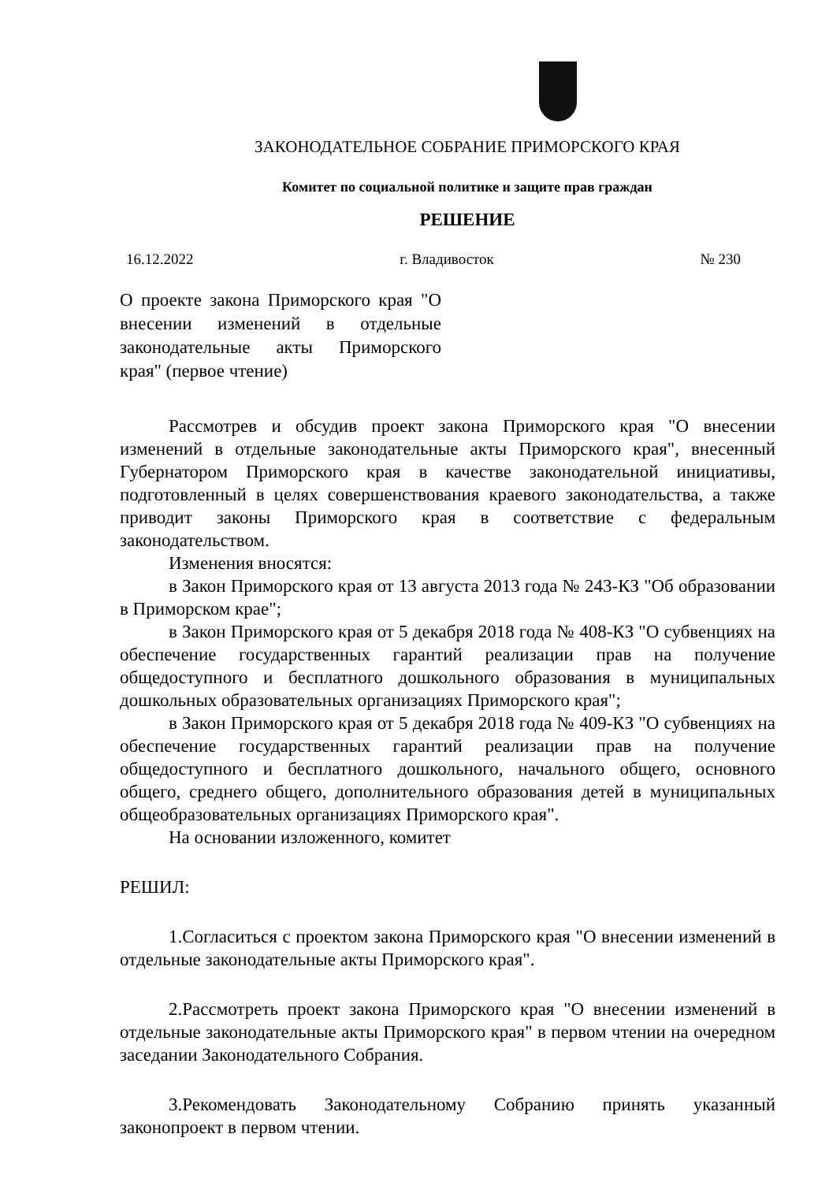ЗАКОНОДАТЕЛЬНОЕ СОБРАНИЕ ПРИМОРСКОГО КРАЯ
Комитет по социальной политике и защите прав граждан
РЕШЕНИЕ
16.12.2022 г. Владивосток № 230
О проекте закона Приморского края "О внесении изменений в отдельные законодательные акты Приморского края" (первое чтение)
Рассмотрев и обсудив проект закона Приморского края "О внесении изменений в отдельные законодательные акты Приморского края", внесенный Губернатором Приморского края в качестве законодательной инициативы, подготовленный в целях совершенствования краевого законодательства, а также приводит законы Приморского края в соответствие с федеральным законодательством.
Изменения вносятся:
в Закон Приморского края от 13 августа 2013 года № 243-КЗ "Об образовании в Приморском крае";
в Закон Приморского края от 5 декабря 2018 года № 408-КЗ "О субвенциях на обеспечение государственных гарантий реализации прав на получение общедоступного и бесплатного дошкольного образования в муниципальных дошкольных образовательных организациях Приморского края";
в Закон Приморского края от 5 декабря 2018 года № 409-КЗ "О субвенциях на обеспечение государственных гарантий реализации прав на получение общедоступного и бесплатного дошкольного, начального общего, основного общего, среднего общего, дополнительного образования детей в муниципальных общеобразовательных организациях Приморского края".
На основании изложенного, комитет
РЕШИЛ:
1.Согласиться с проектом закона Приморского края "О внесении изменений в отдельные законодательные акты Приморского края".
2.Рассмотреть проект закона Приморского края "О внесении изменений в отдельные законодательные акты Приморского края" в первом чтении на очередном заседании Законодательного Собрания.
3.Рекомендовать Законодательному Собранию принять указанный законопроект в первом чтении.